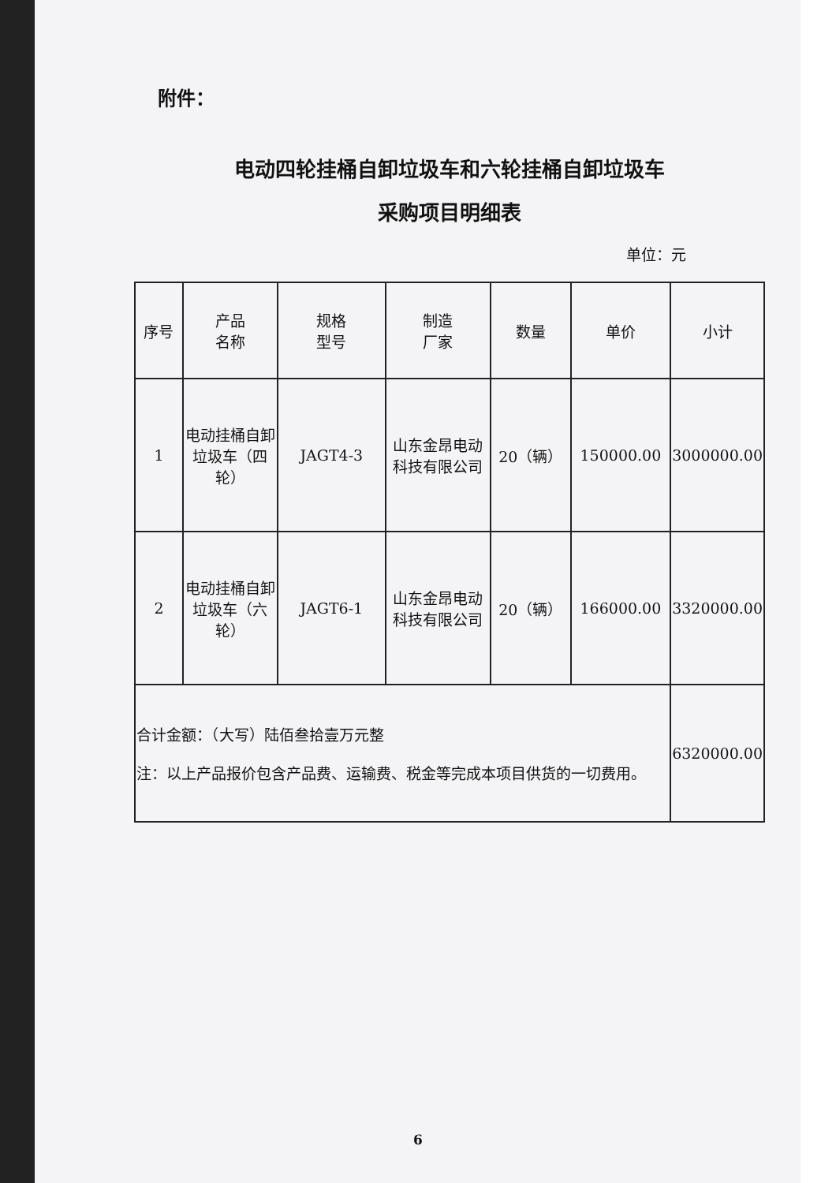附件：
电动四轮挂桶自卸垃圾车和六轮挂桶自卸垃圾车
采购项目明细表
单位：元
| 序号 | 产品 名称 | 规格 型号 | 制造 厂家 | 数量 | 单价 | 小计 |
| --- | --- | --- | --- | --- | --- | --- |
| 1 | 电动挂桶自卸垃圾车（四轮） | JAGT4-3 | 山东金昂电动科技有限公司 | 20（辆） | 150000.00 | 3000000.00 |
| 2 | 电动挂桶自卸垃圾车（六轮） | JAGT6-1 | 山东金昂电动科技有限公司 | 20（辆） | 166000.00 | 3320000.00 |
| 合计金额：（大写）陆佰叁拾壹万元整 注：以上产品报价包含产品费、运输费、税金等完成本项目供货的一切费用。 | | | | | | 6320000.00 |
6